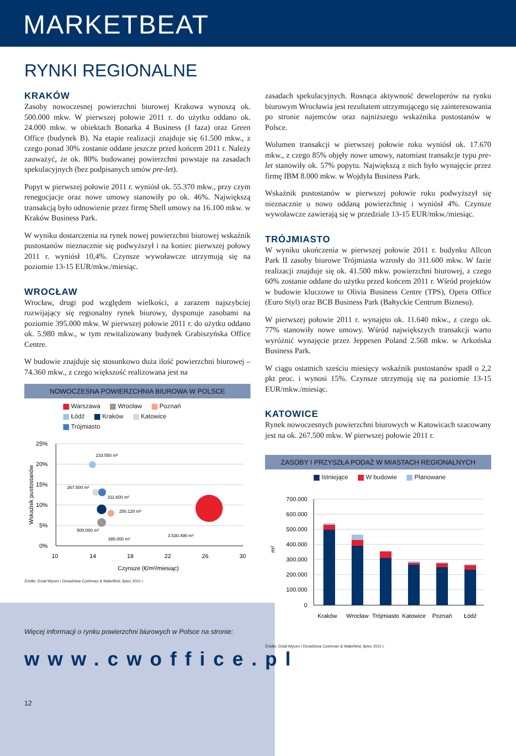MARKETBEAT
RYNKI REGIONALNE
KRAKÓW
Zasoby nowoczesnej powierzchni biurowej Krakowa wynoszą ok. 500.000 mkw. W pierwszej połowie 2011 r. do użytku oddano ok. 24.000 mkw. w obiektach Bonarka 4 Business (I faza) oraz Green Office (budynek B). Na etapie realizacji znajduje się 61.500 mkw., z czego ponad 30% zostanie oddane jeszcze przed końcem 2011 r. Należy zauważyć, że ok. 80% budowanej powierzchni powstaje na zasadach spekulacyjnych (bez podpisanych umów pre-let).
Popyt w pierwszej połowie 2011 r. wyniósł ok. 55.370 mkw., przy czym renegocjacje oraz nowe umowy stanowiły po ok. 46%. Największą transakcją było odnowienie przez firmę Shell umowy na 16.100 mkw. w Kraków Business Park.
W wyniku dostarczenia na rynek nowej powierzchni biurowej wskaźnik pustostanów nieznacznie się podwyższył i na koniec pierwszej połowy 2011 r. wyniósł 10,4%. Czynsze wywoławcze utrzymują się na poziomie 13-15 EUR/mkw./miesiąc.
WROCŁAW
Wrocław, drugi pod względem wielkości, a zarazem najszybciej rozwijający się regionalny rynek biurowy, dysponuje zasobami na poziomie 395.000 mkw. W pierwszej połowie 2011 r. do użytku oddano ok. 5.980 mkw., w tym rewitalizowany budynek Grabiszyńska Office Centre.
W budowie znajduje się stosunkowo duża ilość powierzchni biurowej – 74.360 mkw., z czego większość realizowana jest na
NOWOCZESNA POWIERZCHNIA BIUROWA W POLSCE
Warszawa
Wrocław
Poznań
Łódź
Kraków
Katowice
Trójmiasto
25%
20%
15%
10%
5%
0%
10
14
18
22
26
30
Czynsze (€/m²/miesiąc)
Wskaźnik pustostanów
233.550 m²
267.500 m²
311.600 m²
250.120 m²
500.000 m²
3.530.490 m²
395.000 m²
Źródło: Dział Wycen i Doradztwa Cushman & Wakefield, lipiec 2011 r.
Więcej informacji o rynku powierzchni biurowych w Polsce na stronie:
www.cwoffice.pl
12
zasadach spekulacyjnych. Rosnąca aktywność deweloperów na rynku biurowym Wrocławia jest rezultatem utrzymującego się zainteresowania po stronie najemców oraz najniższego wskaźnika pustostanów w Polsce.
Wolumen transakcji w pierwszej połowie roku wyniósł ok. 17.670 mkw., z czego 85% objęły nowe umowy, natomiast transakcje typu pre-let stanowiły ok. 57% popytu. Największą z nich było wynajęcie przez firmę IBM 8.000 mkw. w Wojdyła Business Park.
Wskaźnik pustostanów w pierwszej połowie roku podwyższył się nieznacznie o nowo oddaną powierzchnię i wyniósł 4%. Czynsze wywoławcze zawierają się w przedziale 13-15 EUR/mkw./miesiąc.
TRÓJMIASTO
W wyniku ukończenia w pierwszej połowie 2011 r. budynku Allcon Park II zasoby biurowe Trójmiasta wzrosły do 311.600 mkw. W fazie realizacji znajduje się ok. 41.500 mkw. powierzchni biurowej, z czego 60% zostanie oddane do użytku przed końcem 2011 r. Wśród projektów w budowie kluczowe to Olivia Business Centre (TPS), Opera Office (Euro Styl) oraz BCB Business Park (Bałtyckie Centrum Biznesu).
W pierwszej połowie 2011 r. wynajęto ok. 11.640 mkw., z czego ok. 77% stanowiły nowe umowy. Wśród największych transakcji warto wyróżnić wynajęcie przez Jeppesen Poland 2.568 mkw. w Arkońska Business Park.
W ciągu ostatnich sześciu miesięcy wskaźnik pustostanów spadł o 2,2 pkt proc. i wynosi 15%. Czynsze utrzymują się na poziomie 13-15 EUR/mkw./miesiąc.
KATOWICE
Rynek nowoczesnych powierzchni biurowych w Katowicach szacowany jest na ok. 267.500 mkw. W pierwszej połowie 2011 r.
ZASOBY I PRZYSZŁA PODAŻ W MIASTACH REGIONALNYCH
Istniejące
W budowie
Planowane
700.000
600.000
500.000
400.000
300.000
200.000
100.000
0
m²
Kraków
Wrocław
Trójmiasto
Katowice
Poznań
Łódź
Źródło: Dział Wycen i Doradztwa Cushman & Wakefield, lipiec 2011 r.